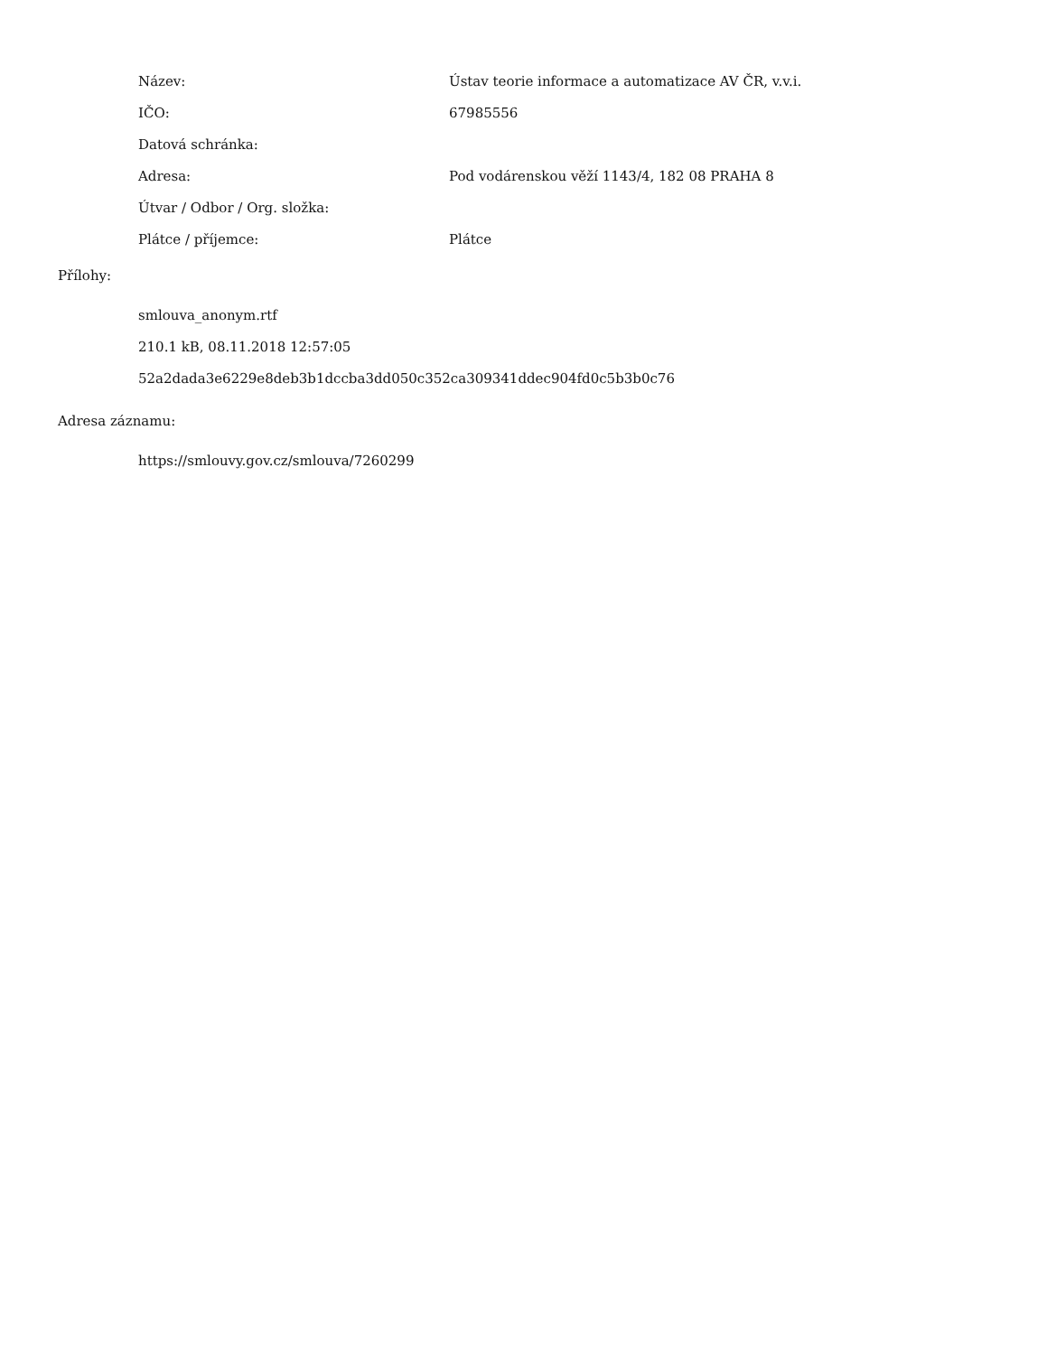| Název: | Ústav teorie informace a automatizace AV ČR, v.v.i. |
| IČO: | 67985556 |
| Datová schránka: | |
| Adresa: | Pod vodárenskou věží 1143/4, 182 08 PRAHA 8 |
| Útvar / Odbor / Org. složka: | |
| Plátce / příjemce: | Plátce |
Přílohy:
smlouva_anonym.rtf
210.1 kB, 08.11.2018 12:57:05
52a2dada3e6229e8deb3b1dccba3dd050c352ca309341ddec904fd0c5b3b0c76
Adresa záznamu:
https://smlouvy.gov.cz/smlouva/7260299